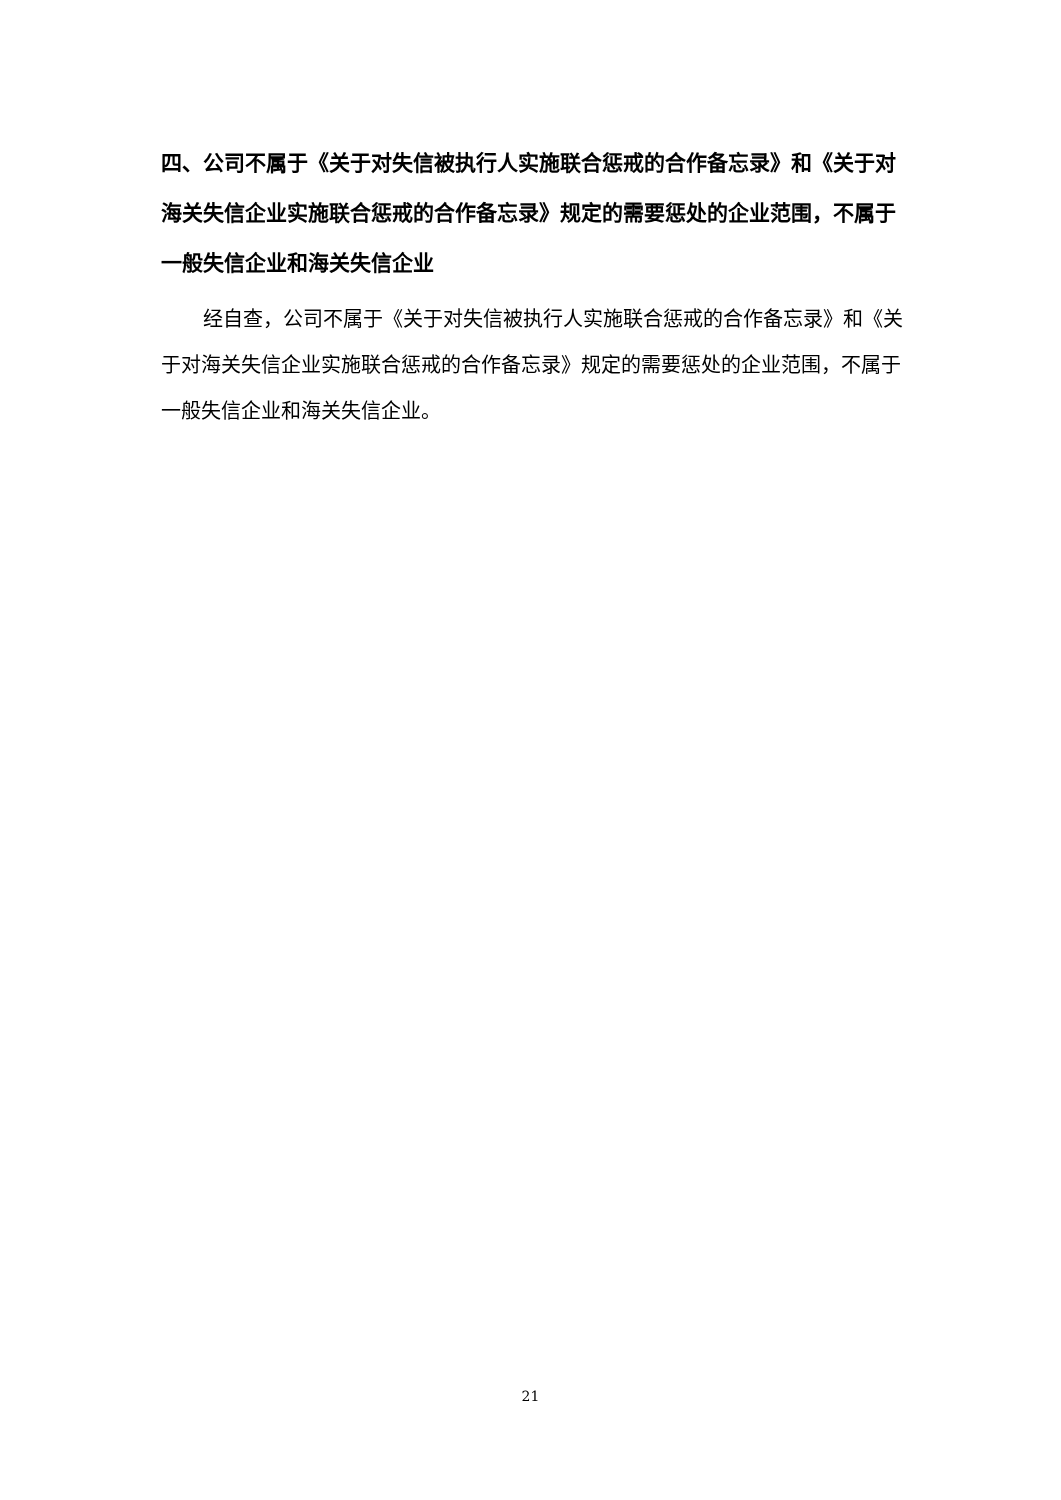四、公司不属于《关于对失信被执行人实施联合惩戒的合作备忘录》和《关于对海关失信企业实施联合惩戒的合作备忘录》规定的需要惩处的企业范围，不属于一般失信企业和海关失信企业
经自查，公司不属于《关于对失信被执行人实施联合惩戒的合作备忘录》和《关于对海关失信企业实施联合惩戒的合作备忘录》规定的需要惩处的企业范围，不属于一般失信企业和海关失信企业。
21